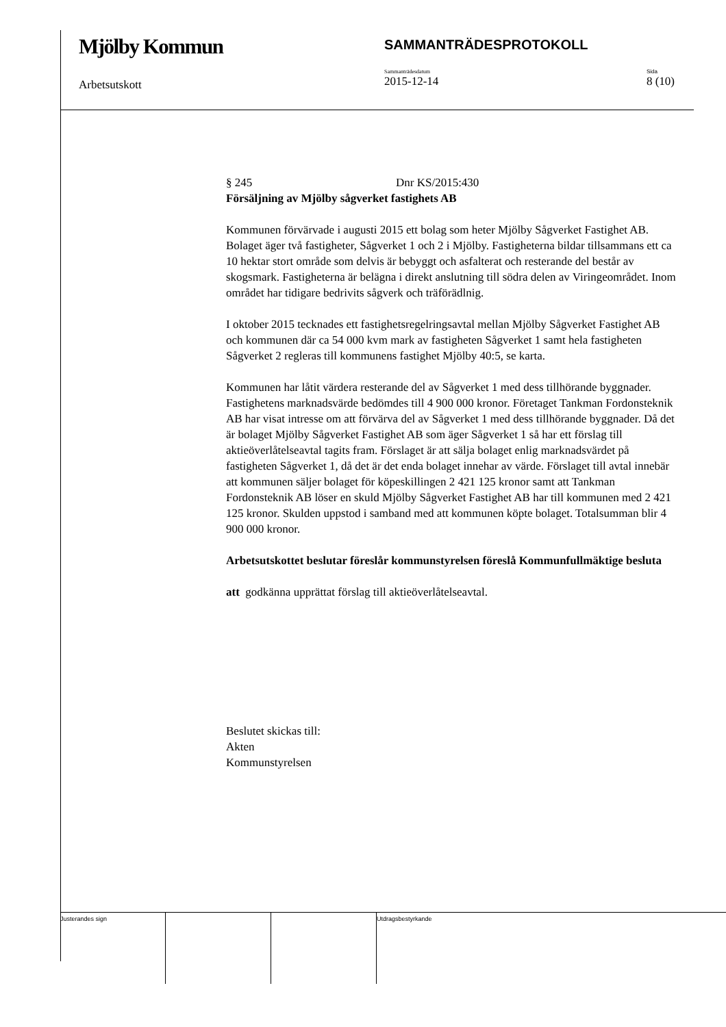Mjölby Kommun
SAMMANTRÄDESPROTOKOLL
Arbetsutskott
Sammanträdesdatum
2015-12-14
Sida
8 (10)
§ 245 Dnr KS/2015:430
Försäljning av Mjölby sågverket fastighets AB
Kommunen förvärvade i augusti 2015 ett bolag som heter Mjölby Sågverket Fastighet AB. Bolaget äger två fastigheter, Sågverket 1 och 2 i Mjölby. Fastigheterna bildar tillsammans ett ca 10 hektar stort område som delvis är bebyggt och asfalterat och resterande del består av skogsmark. Fastigheterna är belägna i direkt anslutning till södra delen av Viringeområdet. Inom området har tidigare bedrivits sågverk och träförädlnig.
I oktober 2015 tecknades ett fastighetsregelringsavtal mellan Mjölby Sågverket Fastighet AB och kommunen där ca 54 000 kvm mark av fastigheten Sågverket 1 samt hela fastigheten Sågverket 2 regleras till kommunens fastighet Mjölby 40:5, se karta.
Kommunen har låtit värdera resterande del av Sågverket 1 med dess tillhörande byggnader. Fastighetens marknadsvärde bedömdes till 4 900 000 kronor. Företaget Tankman Fordonsteknik AB har visat intresse om att förvärva del av Sågverket 1 med dess tillhörande byggnader. Då det är bolaget Mjölby Sågverket Fastighet AB som äger Sågverket 1 så har ett förslag till aktieöverlåtelseavtal tagits fram. Förslaget är att sälja bolaget enlig marknadsvärdet på fastigheten Sågverket 1, då det är det enda bolaget innehar av värde. Förslaget till avtal innebär att kommunen säljer bolaget för köpeskillingen 2 421 125 kronor samt att Tankman Fordonsteknik AB löser en skuld Mjölby Sågverket Fastighet AB har till kommunen med 2 421 125 kronor. Skulden uppstod i samband med att kommunen köpte bolaget. Totalsumman blir 4 900 000 kronor.
Arbetsutskottet beslutar föreslår kommunstyrelsen föreslå Kommunfullmäktige besluta
att godkänna upprättat förslag till aktieöverlåtelseavtal.
Beslutet skickas till:
Akten
Kommunstyrelsen
Justerandes sign Utdragsbestyrkande